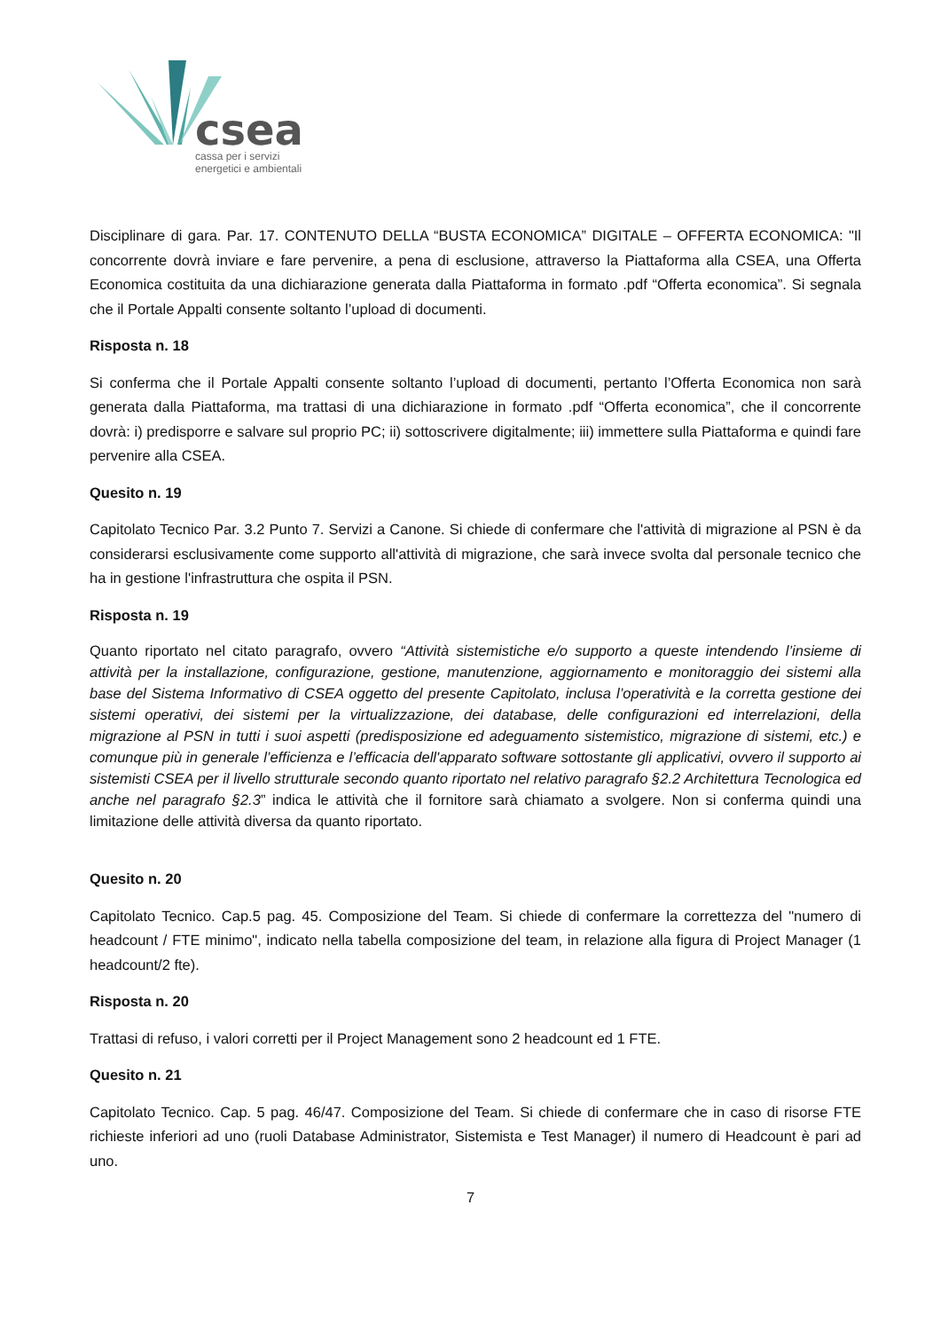csea
cassa per i servizi
energetici e ambientali
Disciplinare di gara. Par. 17. CONTENUTO DELLA “BUSTA ECONOMICA” DIGITALE – OFFERTA ECONOMICA: "Il concorrente dovrà inviare e fare pervenire, a pena di esclusione, attraverso la Piattaforma alla CSEA, una Offerta Economica costituita da una dichiarazione generata dalla Piattaforma in formato .pdf “Offerta economica”. Si segnala che il Portale Appalti consente soltanto l’upload di documenti.
Risposta n. 18
Si conferma che il Portale Appalti consente soltanto l’upload di documenti, pertanto l’Offerta Economica non sarà generata dalla Piattaforma, ma trattasi di una dichiarazione in formato .pdf “Offerta economica”, che il concorrente dovrà: i) predisporre e salvare sul proprio PC; ii) sottoscrivere digitalmente; iii) immettere sulla Piattaforma e quindi fare pervenire alla CSEA.
Quesito n. 19
Capitolato Tecnico Par. 3.2 Punto 7. Servizi a Canone. Si chiede di confermare che l'attività di migrazione al PSN è da considerarsi esclusivamente come supporto all'attività di migrazione, che sarà invece svolta dal personale tecnico che ha in gestione l'infrastruttura che ospita il PSN.
Risposta n. 19
Quanto riportato nel citato paragrafo, ovvero “Attività sistemistiche e/o supporto a queste intendendo l’insieme di attività per la installazione, configurazione, gestione, manutenzione, aggiornamento e monitoraggio dei sistemi alla base del Sistema Informativo di CSEA oggetto del presente Capitolato, inclusa l’operatività e la corretta gestione dei sistemi operativi, dei sistemi per la virtualizzazione, dei database, delle configurazioni ed interrelazioni, della migrazione al PSN in tutti i suoi aspetti (predisposizione ed adeguamento sistemistico, migrazione di sistemi, etc.) e comunque più in generale l’efficienza e l’efficacia dell'apparato software sottostante gli applicativi, ovvero il supporto ai sistemisti CSEA per il livello strutturale secondo quanto riportato nel relativo paragrafo §2.2 Architettura Tecnologica ed anche nel paragrafo §2.3” indica le attività che il fornitore sarà chiamato a svolgere. Non si conferma quindi una limitazione delle attività diversa da quanto riportato.
Quesito n. 20
Capitolato Tecnico. Cap.5 pag. 45. Composizione del Team. Si chiede di confermare la correttezza del "numero di headcount / FTE minimo", indicato nella tabella composizione del team, in relazione alla figura di Project Manager (1 headcount/2 fte).
Risposta n. 20
Trattasi di refuso, i valori corretti per il Project Management sono 2 headcount ed 1 FTE.
Quesito n. 21
Capitolato Tecnico. Cap. 5 pag. 46/47. Composizione del Team. Si chiede di confermare che in caso di risorse FTE richieste inferiori ad uno (ruoli Database Administrator, Sistemista e Test Manager) il numero di Headcount è pari ad uno.
7